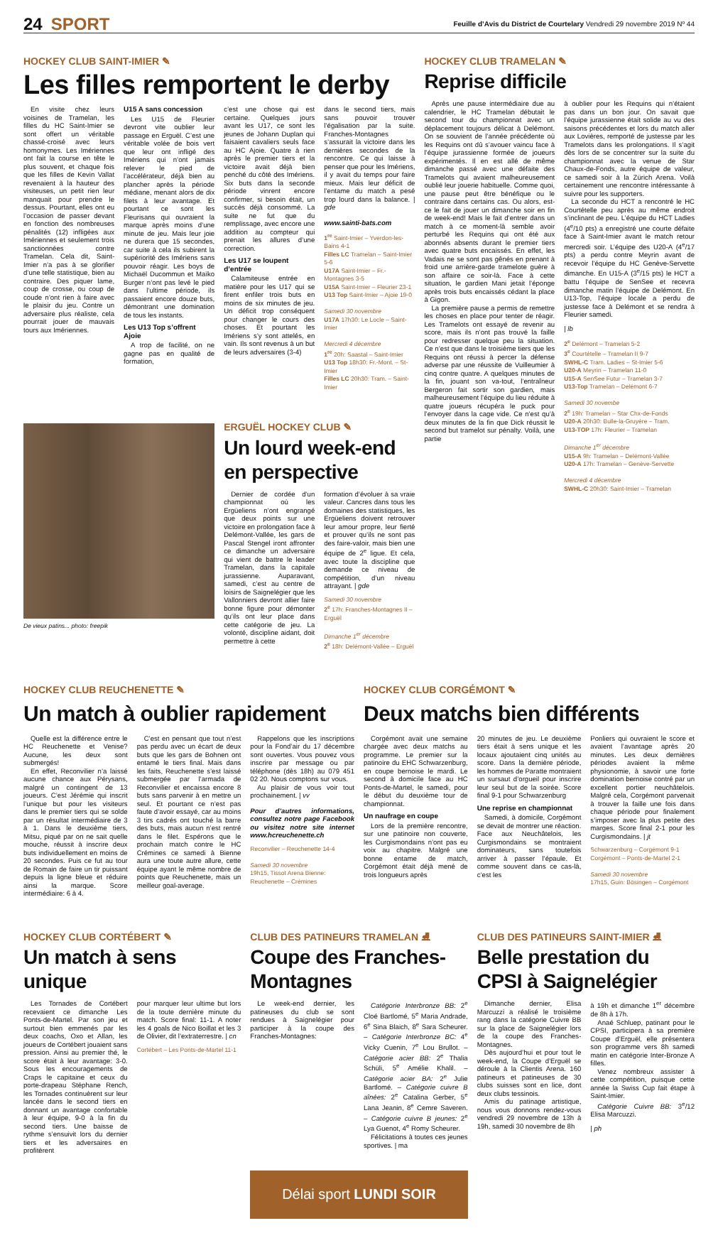24 SPORT
Feuille d’Avis du District de Courtelary Vendredi 29 novembre 2019 Nº 44
HOCKEY CLUB SAINT-IMIER ✎
Les filles remportent le derby
En visite chez leurs voisines de Tramelan, les filles du HC Saint-Imier se sont offert un véritable chassé-croisé avec leurs homonymes. Les Imériennes ont fait la course en tête le plus souvent, et chaque fois que les filles de Kevin Vallat revenaient à la hauteur des visiteuses, un petit rien leur manquait pour prendre le dessus. Pourtant, elles ont eu l’occasion de passer devant en fonction des nombreuses pénalités (12) infligées aux Imériennes et seulement trois sanctionnées contre Tramelan. Cela dit, Saint-Imier n’a pas à se glorifier d’une telle statistique, bien au contraire. Des piquer lame, coup de crosse, ou coup de coude n’ont rien à faire avec le plaisir du jeu. Contre un adversaire plus réaliste, cela pourrait jouer de mauvais tours aux Imériennes.
U15 A sans concession
Les U15 de Fleurier devront vite oublier leur passage en Erguël. C’est une véritable volée de bois vert que leur ont infligé des Imériens qui n’ont jamais relever le pied de l’accélérateur, déjà bien au plancher après la période médiane, menant alors de dix filets à leur avantage. Et pourtant ce sont les Fleurisans qui ouvraient la marque après moins d’une minute de jeu. Mais leur joie ne durera que 15 secondes, car suite à cela ils subirent la supériorité des Imériens sans pouvoir réagir. Les boys de Michaël Ducommun et Maïko Burger n’ont pas levé le pied dans l’ultime période, ils passaient encore douze buts, démontrant une domination de tous les instants.
Les U13 Top s’offrent Ajoie
A trop de facilité, on ne gagne pas en qualité de formation,
c’est une chose qui est certaine. Quelques jours avant les U17, ce sont les jeunes de Johann Duplan qui faisaient cavaliers seuls face au HC Ajoie. Quatre à rien après le premier tiers et la victoire avait déjà bien penché du côté des Imériens. Six buts dans la seconde période vinrent encore confirmer, si besoin était, un succès déjà consommé. La suite ne fut que du remplissage, avec encore une addition au compteur qui prenait les allures d’une correction.
Les U17 se loupent d’entrée
Calamiteuse entrée en matière pour les U17 qui se firent enfiler trois buts en moins de six minutes de jeu. Un déficit trop conséquent pour changer le cours des choses. Et pourtant les Imériens s’y sont attelés, en vain. Ils sont revenus à un but de leurs adversaires (3-4)
dans le second tiers, mais sans pouvoir trouver l’égalisation par la suite. Franches-Montagnes s’assurait la victoire dans les dernières secondes de la rencontre. Ce qui laisse à penser que pour les Imériens, il y avait du temps pour faire mieux. Mais leur déficit de l’entame du match a pesé trop lourd dans la balance. | gde
www.sainti-bats.com
1<sup>re</sup> Saint-Imier – Yverdon-les-Bains 4-1
Filles LC Tramelan – Saint-Imier 5-6
U17A Saint-Imier – Fr.-Montagnes 3-5
U15A Saint-Imier – Fleurier 23-1
U13 Top Saint-Imier – Ajoie 19-0
Samedi 30 novembre
U17A 17h30: Le Locle – Saint-Imier
Mercredi 4 décembre
1<sup>re</sup> 20h: Saastal – Saint-Imier
U13 Top 18h30: Fr.-Mont. – St-Imier
Filles LC 20h30: Tram. – Saint-Imier
De vieux patins... photo: freepik
ERGUËL HOCKEY CLUB ✎
Un lourd week-end en perspective
Dernier de cordée d’un championnat où les Ergüeliens n’ont engrangé que deux points sur une victoire en prolongation face à Delémont-Vallée, les gars de Pascal Stengel iront affronter ce dimanche un adversaire qui vient de battre le leader Tramelan, dans la capitale jurassienne. Auparavant, samedi, c’est au centre de loisirs de Saignelégier que les Vallonniers devront allier faire bonne figure pour démonter qu’ils ont leur place dans cette catégorie de jeu. La volonté, discipline aidant, doit permettre à cette
formation d’évoluer à sa vraie valeur. Cancres dans tous les domaines des statistiques, les Ergüeliens doivent retrouver leur amour propre, leur fierté et prouver qu’ils ne sont pas des faire-valoir, mais bien une équipe de 2<sup>e</sup> ligue. Et cela, avec toute la discipline que demande ce niveau de compétition, d’un niveau attrayant. | gde
Samedi 30 novembre
2<sup>e</sup> 17h: Franches-Montagnes II – Erguël
Dimanche 1<sup>er</sup> décembre
2<sup>e</sup> 18h: Delémont-Vallée – Erguël
HOCKEY CLUB TRAMELAN ✎
Reprise difficile
Après une pause intermédiaire due au calendrier, le HC Tramelan débutait le second tour du championnat avec un déplacement toujours délicat à Delémont. On se souvient de l’année précédente où les Requins ont dû s’avouer vaincu face à l’équipe jurassienne formée de joueurs expérimentés. Il en est allé de même dimanche passé avec une défaite des Tramelots qui avaient malheureusement oublié leur jouerie habituelle. Comme quoi, une pause peut être bénéfique ou le contraire dans certains cas. Ou alors, est-ce le fait de jouer un dimanche soir en fin de week-end! Mais le fait d’entrer dans un match à ce moment-là semble avoir perturbé les Requins qui ont été aux abonnés absents durant le premier tiers avec quatre buts encaissés. En effet, les Vadais ne se sont pas gênés en prenant à froid une arrière-garde tramelote guère à son affaire ce soir-là. Face à cette situation, le gardien Mani jetait l’éponge après trois buts encaissés cédant la place à Gigon.
La première pause a permis de remettre les choses en place pour tenter de réagir. Les Tramelots ont essayé de revenir au score, mais ils n’ont pas trouvé la faille pour redresser quelque peu la situation. Ce n’est que dans le troisième tiers que les Requins ont réussi à percer la défense adverse par une réussite de Vuilleumier à cinq contre quatre. A quelques minutes de la fin, jouant son va-tout, l’entraîneur Bergeron fait sortir son gardien, mais malheureusement l’équipe du lieu réduite à quatre joueurs récupéra le puck pour l’envoyer dans la cage vide. Ce n’est qu’à deux minutes de la fin que Dick réussit le second but tramelot sur pénalty. Voilà, une partie
à oublier pour les Requins qui n’étaient pas dans un bon jour. On savait que l’équipe jurassienne était solide au vu des saisons précédentes et lors du match aller aux Lovières, remporté de justesse par les Tramelots dans les prolongations. Il s’agit dès lors de se concentrer sur la suite du championnat avec la venue de Star Chaux-de-Fonds, autre équipe de valeur, ce samedi soir à la Zürich Arena. Voilà certainement une rencontre intéressante à suivre pour les supporters.
La seconde du HCT a rencontré le HC Courtételle peu après au même endroit s’inclinant de peu. L’équipe du HCT Ladies (4<sup>e</sup>/10 pts) a enregistré une courte défaite face à Saint-Imier avant le match retour mercredi soir. L’équipe des U20-A (4<sup>e</sup>/17 pts) a perdu contre Meyrin avant de recevoir l’équipe du HC Genève-Servette dimanche. En U15-A (3<sup>e</sup>/15 pts) le HCT a battu l’équipe de SenSee et recevra dimanche matin l’équipe de Delémont. En U13-Top, l’équipe locale a perdu de justesse face à Delémont et se rendra à Fleurier samedi.
| lb
2<sup>e</sup> Delémont – Tramelan 5-2
3<sup>e</sup> Courtételle – Tramelan II 9-7
SWHL-C Tram. Ladies – St-Imier 5-6
U20-A Meyrin – Tramelan 11-0
U15-A SenSee Futur – Tramelan 3-7
U13-Top Tramelan – Delémont 6-7
Samedi 30 novembe
2<sup>e</sup> 19h: Tramelan – Star Chx-de-Fonds
U20-A 20h30: Bulle-la-Gruyère – Tram.
U13-TOP 17h: Fleurier – Tramelan
Dimanche 1<sup>er</sup> décembre
U15-A 9h: Tramelan – Delémont-Vallée
U20-A 17h: Tramelan – Genève-Servette
Mercredi 4 décembre
SWHL-C 20h30: Saint-Imier – Tramelan
HOCKEY CLUB REUCHENETTE ✎
Un match à oublier rapidement
Quelle est la différence entre le HC Reuchenette et Venise? Aucune, les deux sont submergés!
En effet, Reconvilier n’a laissé aucune chance aux Pérysans, malgré un contingent de 13 joueurs. C’est Jérémie qui inscrit l’unique but pour les visiteurs dans le premier tiers qui se solde par un résultat intermédiaire de 3 à 1. Dans le deuxième tiers, Mitsu, piqué par on ne sait quelle mouche, réussit à inscrire deux buts individuellement en moins de 20 secondes. Puis ce fut au tour de Romain de faire un tir puissant depuis la ligne bleue et réduire ainsi la marque. Score intermédiaire: 6 à 4.
C’est en pensant que tout n’est pas perdu avec un écart de deux buts que les gars de Bohnen ont entamé le tiers final. Mais dans les faits, Reuchenette s’est laissé submergée par l’armada de Reconvilier et encaissa encore 8 buts sans parvenir à en mettre un seul. Et pourtant ce n’est pas faute d’avoir essayé, car au moins 3 tirs cadrés ont touché la barre des buts, mais aucun n’est rentré dans le filet. Espérons que le prochain match contre le HC Crémines ce samedi à Bienne aura une toute autre allure, cette équipe ayant le même nombre de points que Reuchenette, mais un meilleur goal-average.
Rappelons que les inscriptions pour la Fond’air du 17 décembre sont ouvertes. Vous pouvez vous inscrire par message ou par téléphone (dès 18h) au 079 451 02 20. Nous comptons sur vous.
Au plaisir de vous voir tout prochainement. | vv
Pour d’autres informations, consultez notre page Facebook ou visitez notre site internet www.hcreuchenette.ch
Reconvilier – Reuchenette 14-4
Samedi 30 novembre
19h15, Tissot Arena Bienne: Reuchenette – Crémines
HOCKEY CLUB CORGÉMONT ✎
Deux matchs bien différents
Corgémont avait une semaine chargée avec deux matchs au programme. Le premier sur la patinoire du EHC Schwarzenburg, en coupe bernoise le mardi. Le second à domicile face au HC Ponts-de-Martel, le samedi, pour le début du deuxième tour de championnat.
Un naufrage en coupe
Lors de la première rencontre, sur une patinoire non couverte, les Curgismondains n’ont pas eu voix au chapitre. Malgré une bonne entame de match, Corgémont était déjà mené de trois longueurs après
20 minutes de jeu. Le deuxième tiers était à sens unique et les locaux ajoutaient cinq unités au score. Dans la dernière période, les hommes de Paratte montraient un sursaut d’orgueil pour inscrire leur seul but de la soirée. Score final 9-1 pour Schwarzenburg
Une reprise en championnat
Samedi, à domicile, Corgémont se devait de montrer une réaction. Face aux Neuchâtelois, les Curgismondains se montraient dominateurs, sans toutefois arriver à passer l’épaule. Et comme souvent dans ce cas-là, c’est les
Ponliers qui ouvraient le score et avaient l’avantage après 20 minutes. Les deux dernières périodes avaient la même physionomie, à savoir une forte domination bernoise contré par un excellent portier neuchâtelois. Malgré cela, Corgémont parvenait à trouver la faille une fois dans chaque période pour finalement s’imposer avec la plus petite des marges. Score final 2-1 pour les Curgismondains. | jt
Schwarzenburg – Corgémont 9-1
Corgémont – Ponts-de-Martel 2-1
Samedi 30 novembre
17h15, Guin: Bösingen – Corgémont
HOCKEY CLUB CORTÉBERT ✎
Un match à sens unique
Les Tornades de Cortébert recevaient ce dimanche Les Ponts-de-Martel. Par son jeu et surtout bien emmenés par les deux coachs, Oxo et Allan, les joueurs de Cortébert jouaient sans pression. Ainsi au premier thé, le score était à leur avantage: 3-0. Sous les encouragements de Craps le capitaine et ceux du porte-drapeau Stéphane Rench, les Tornades continuèrent sur leur lancée dans le second tiers en donnant un avantage confortable à leur équipe, 9-0 à la fin du second tiers. Une baisse de rythme s’ensuivit lors du dernier tiers et les adversaires en profitèrent
pour marquer leur ultime but lors de la toute dernière minute du match. Score final: 11-1. A noter les 4 goals de Nico Boillat et les 3 de Olivier, dit l’extraterrestre. | cn
Cortébert – Les Ponts-de-Martel 11-1
CLUB DES PATINEURS TRAMELAN ⛸
Coupe des Franches-Montagnes
Le week-end dernier, les patineuses du club se sont rendues à Saignelégier pour participer à la coupe des Franches-Montagnes:
Catégorie Interbronze BB: 2<sup>e</sup> Cloé Bartlomé, 5<sup>e</sup> Maria Andrade, 6<sup>e</sup> Sina Blaich, 8<sup>e</sup> Sara Scheurer. – Catégorie Interbronze BC: 4<sup>e</sup> Vicky Cuenin, 7<sup>e</sup> Lou Brullot. – Catégorie acier BB: 2<sup>e</sup> Thalia Schüli, 5<sup>e</sup> Amélie Khalil. – Catégorie acier BA: 2<sup>e</sup> Julie Bartlomé. – Catégorie cuivre B aînées: 2<sup>e</sup> Catalina Gerber, 5<sup>e</sup> Lana Jeanin, 8<sup>e</sup> Cemre Saveren. – Catégorie cuivre B jeunes: 2<sup>e</sup> Lya Guenot, 4<sup>e</sup> Romy Scheurer.
Félicitations à toutes ces jeunes sportives. | ma
Délai sport LUNDI SOIR
CLUB DES PATINEURS SAINT-IMIER ⛸
Belle prestation du CPSI à Saignelégier
Dimanche dernier, Elisa Marcuzzi a réalisé le troisième rang dans la catégorie Cuivre BB sur la glace de Saignelégier lors de la coupe des Franches-Montagnes.
Dès aujourd’hui et pour tout le week-end, la Coupe d’Erguël se déroule à la Clientis Arena. 160 patineurs et patineuses de 30 clubs suisses sont en lice, dont deux clubs tessinois.
Amis du patinage artistique, nous vous donnons rendez-vous vendredi 29 novembre de 13h à 19h, samedi 30 novembre de 8h
à 19h et dimanche 1<sup>er</sup> décembre de 8h à 17h.
Anaé Schluep, patinant pour le CPSI, participera à sa première Coupe d’Erguël, elle présentera son programme vers 8h samedi matin en catégorie Inter-Bronze A filles.
Venez nombreux assister à cette compétition, puisque cette année la Swiss Cup fait étape à Saint-Imier.
Catégorie Cuivre BB: 3<sup>e</sup>/12 Elisa Marcuzzi.
| ph